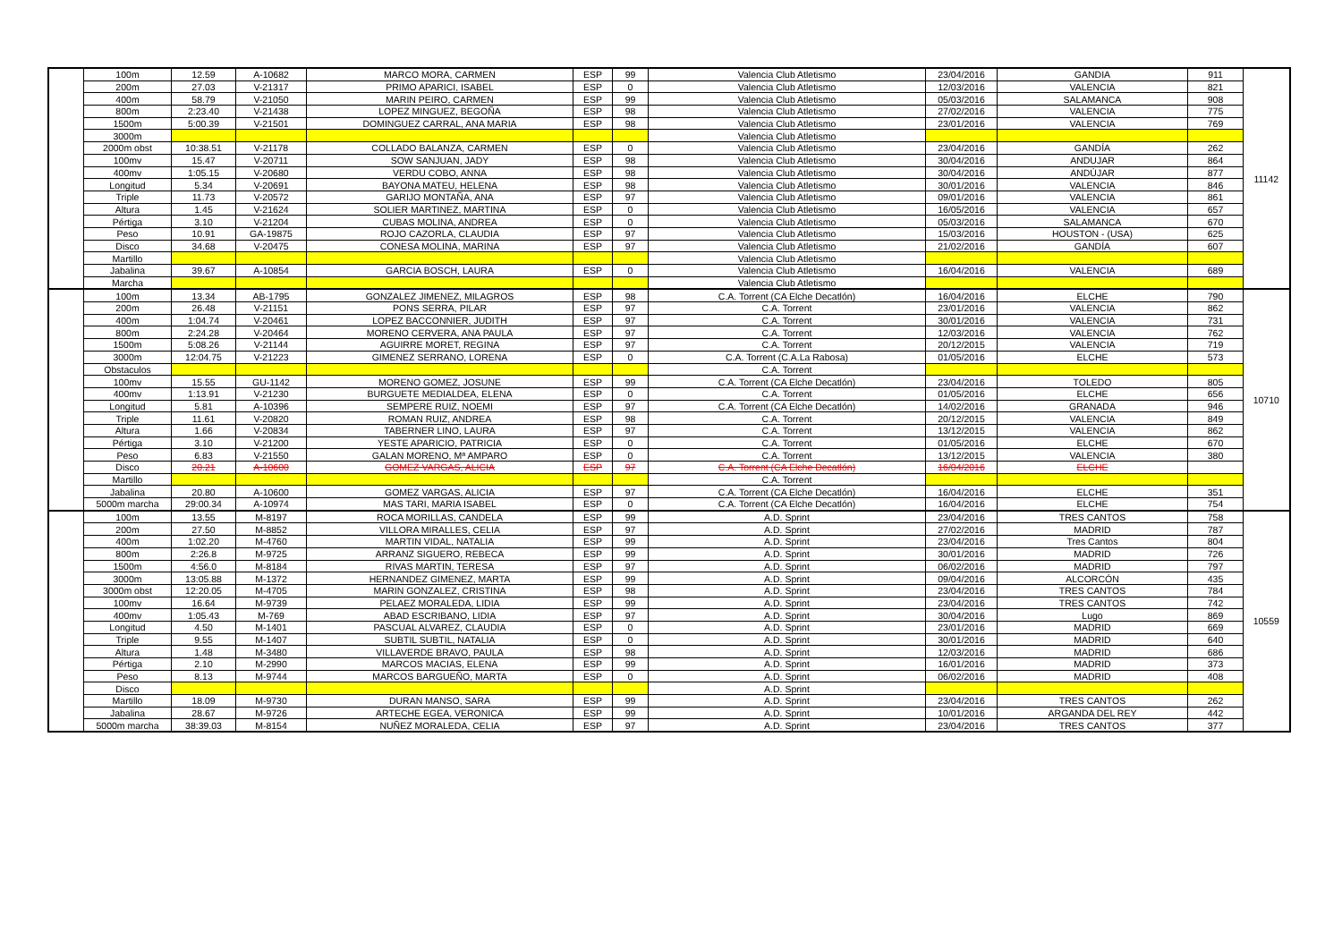| | 100m | 12.59 | A-10682 | MARCO MORA, CARMEN | ESP | 99 | Valencia Club Atletismo | 23/04/2016 | GANDIA | 911 | 11142 |
| | 200m | 27.03 | V-21317 | PRIMO APARICI, ISABEL | ESP | 0 | Valencia Club Atletismo | 12/03/2016 | VALENCIA | 821 | |
| | 400m | 58.79 | V-21050 | MARIN PEIRO, CARMEN | ESP | 99 | Valencia Club Atletismo | 05/03/2016 | SALAMANCA | 908 | |
| | 800m | 2:23.40 | V-21438 | LOPEZ MINGUEZ, BEGOÑA | ESP | 98 | Valencia Club Atletismo | 27/02/2016 | VALENCIA | 775 | |
| | 1500m | 5:00.39 | V-21501 | DOMINGUEZ CARRAL, ANA MARIA | ESP | 98 | Valencia Club Atletismo | 23/01/2016 | VALENCIA | 769 | |
| | 3000m | | | | | | Valencia Club Atletismo | | | | |
| | 2000m obst | 10:38.51 | V-21178 | COLLADO BALANZA, CARMEN | ESP | 0 | Valencia Club Atletismo | 23/04/2016 | GANDÍA | 262 | |
| | 100mv | 15.47 | V-20711 | SOW SANJUAN, JADY | ESP | 98 | Valencia Club Atletismo | 30/04/2016 | ANDUJAR | 864 | |
| | 400mv | 1:05.15 | V-20680 | VERDU COBO, ANNA | ESP | 98 | Valencia Club Atletismo | 30/04/2016 | ANDÚJAR | 877 | |
| | Longitud | 5.34 | V-20691 | BAYONA MATEU, HELENA | ESP | 98 | Valencia Club Atletismo | 30/01/2016 | VALENCIA | 846 | |
| | Triple | 11.73 | V-20572 | GARIJO MONTAÑA, ANA | ESP | 97 | Valencia Club Atletismo | 09/01/2016 | VALENCIA | 861 | |
| | Altura | 1.45 | V-21624 | SOLIER MARTINEZ, MARTINA | ESP | 0 | Valencia Club Atletismo | 16/05/2016 | VALENCIA | 657 | |
| | Pértiga | 3.10 | V-21204 | CUBAS MOLINA, ANDREA | ESP | 0 | Valencia Club Atletismo | 05/03/2016 | SALAMANCA | 670 | |
| | Peso | 10.91 | GA-19875 | ROJO CAZORLA, CLAUDIA | ESP | 97 | Valencia Club Atletismo | 15/03/2016 | HOUSTON - (USA) | 625 | |
| | Disco | 34.68 | V-20475 | CONESA MOLINA, MARINA | ESP | 97 | Valencia Club Atletismo | 21/02/2016 | GANDÍA | 607 | |
| | Martillo | | | | | | Valencia Club Atletismo | | | | |
| | Jabalina | 39.67 | A-10854 | GARCIA BOSCH, LAURA | ESP | 0 | Valencia Club Atletismo | 16/04/2016 | VALENCIA | 689 | |
| | Marcha | | | | | | Valencia Club Atletismo | | | | |
| | 100m | 13.34 | AB-1795 | GONZALEZ JIMENEZ, MILAGROS | ESP | 98 | C.A. Torrent (CA Elche Decatlón) | 16/04/2016 | ELCHE | 790 | 10710 |
| | 200m | 26.48 | V-21151 | PONS SERRA, PILAR | ESP | 97 | C.A. Torrent | 23/01/2016 | VALENCIA | 862 | |
| | 400m | 1:04.74 | V-20461 | LOPEZ BACCONNIER, JUDITH | ESP | 97 | C.A. Torrent | 30/01/2016 | VALENCIA | 731 | |
| | 800m | 2:24.28 | V-20464 | MORENO CERVERA, ANA PAULA | ESP | 97 | C.A. Torrent | 12/03/2016 | VALENCIA | 762 | |
| | 1500m | 5:08.26 | V-21144 | AGUIRRE MORET, REGINA | ESP | 97 | C.A. Torrent | 20/12/2015 | VALENCIA | 719 | |
| | 3000m | 12:04.75 | V-21223 | GIMENEZ SERRANO, LORENA | ESP | 0 | C.A. Torrent (C.A.La Rabosa) | 01/05/2016 | ELCHE | 573 | |
| | Obstaculos | | | | | | C.A. Torrent | | | | |
| | 100mv | 15.55 | GU-1142 | MORENO GOMEZ, JOSUNE | ESP | 99 | C.A. Torrent (CA Elche Decatlón) | 23/04/2016 | TOLEDO | 805 | |
| | 400mv | 1:13.91 | V-21230 | BURGUETE MEDIALDEA, ELENA | ESP | 0 | C.A. Torrent | 01/05/2016 | ELCHE | 656 | |
| | Longitud | 5.81 | A-10396 | SEMPERE RUIZ, NOEMI | ESP | 97 | C.A. Torrent (CA Elche Decatlón) | 14/02/2016 | GRANADA | 946 | |
| | Triple | 11.61 | V-20820 | ROMAN RUIZ, ANDREA | ESP | 98 | C.A. Torrent | 20/12/2015 | VALENCIA | 849 | |
| | Altura | 1.66 | V-20834 | TABERNER LINO, LAURA | ESP | 97 | C.A. Torrent | 13/12/2015 | VALENCIA | 862 | |
| | Pértiga | 3.10 | V-21200 | YESTE APARICIO, PATRICIA | ESP | 0 | C.A. Torrent | 01/05/2016 | ELCHE | 670 | |
| | Peso | 6.83 | V-21550 | GALAN MORENO, Mª AMPARO | ESP | 0 | C.A. Torrent | 13/12/2015 | VALENCIA | 380 | |
| | Disco | 20.21 | A-10600 | GOMEZ VARGAS, ALICIA | ESP | 97 | C.A. Torrent (CA Elche Decatlón) | 16/04/2016 | ELCHE | | |
| | Martillo | | | | | | C.A. Torrent | | | | |
| | Jabalina | 20.80 | A-10600 | GOMEZ VARGAS, ALICIA | ESP | 97 | C.A. Torrent (CA Elche Decatlón) | 16/04/2016 | ELCHE | 351 | |
| | 5000m marcha | 29:00.34 | A-10974 | MAS TARI, MARIA ISABEL | ESP | 0 | C.A. Torrent (CA Elche Decatlón) | 16/04/2016 | ELCHE | 754 | |
| | 100m | 13.55 | M-8197 | ROCA MORILLAS, CANDELA | ESP | 99 | A.D. Sprint | 23/04/2016 | TRES CANTOS | 758 | 10559 |
| | 200m | 27.50 | M-8852 | VILLORA MIRALLES, CELIA | ESP | 97 | A.D. Sprint | 27/02/2016 | MADRID | 787 | |
| | 400m | 1:02.20 | M-4760 | MARTIN VIDAL, NATALIA | ESP | 99 | A.D. Sprint | 23/04/2016 | Tres Cantos | 804 | |
| | 800m | 2:26.8 | M-9725 | ARRANZ SIGUERO, REBECA | ESP | 99 | A.D. Sprint | 30/01/2016 | MADRID | 726 | |
| | 1500m | 4:56.0 | M-8184 | RIVAS MARTIN, TERESA | ESP | 97 | A.D. Sprint | 06/02/2016 | MADRID | 797 | |
| | 3000m | 13:05.88 | M-1372 | HERNANDEZ GIMENEZ, MARTA | ESP | 99 | A.D. Sprint | 09/04/2016 | ALCORCÓN | 435 | |
| | 3000m obst | 12:20.05 | M-4705 | MARIN GONZALEZ, CRISTINA | ESP | 98 | A.D. Sprint | 23/04/2016 | TRES CANTOS | 784 | |
| | 100mv | 16.64 | M-9739 | PELAEZ MORALEDA, LIDIA | ESP | 99 | A.D. Sprint | 23/04/2016 | TRES CANTOS | 742 | |
| | 400mv | 1:05.43 | M-769 | ABAD ESCRIBANO, LIDIA | ESP | 97 | A.D. Sprint | 30/04/2016 | Lugo | 869 | |
| | Longitud | 4.50 | M-1401 | PASCUAL ALVAREZ, CLAUDIA | ESP | 0 | A.D. Sprint | 23/01/2016 | MADRID | 669 | |
| | Triple | 9.55 | M-1407 | SUBTIL SUBTIL, NATALIA | ESP | 0 | A.D. Sprint | 30/01/2016 | MADRID | 640 | |
| | Altura | 1.48 | M-3480 | VILLAVERDE BRAVO, PAULA | ESP | 98 | A.D. Sprint | 12/03/2016 | MADRID | 686 | |
| | Pértiga | 2.10 | M-2990 | MARCOS MACIAS, ELENA | ESP | 99 | A.D. Sprint | 16/01/2016 | MADRID | 373 | |
| | Peso | 8.13 | M-9744 | MARCOS BARGUEÑO, MARTA | ESP | 0 | A.D. Sprint | 06/02/2016 | MADRID | 408 | |
| | Disco | | | | | | A.D. Sprint | | | | |
| | Martillo | 18.09 | M-9730 | DURAN MANSO, SARA | ESP | 99 | A.D. Sprint | 23/04/2016 | TRES CANTOS | 262 | |
| | Jabalina | 28.67 | M-9726 | ARTECHE EGEA, VERONICA | ESP | 99 | A.D. Sprint | 10/01/2016 | ARGANDA DEL REY | 442 | |
| | 5000m marcha | 38:39.03 | M-8154 | NUÑEZ MORALEDA, CELIA | ESP | 97 | A.D. Sprint | 23/04/2016 | TRES CANTOS | 377 | |